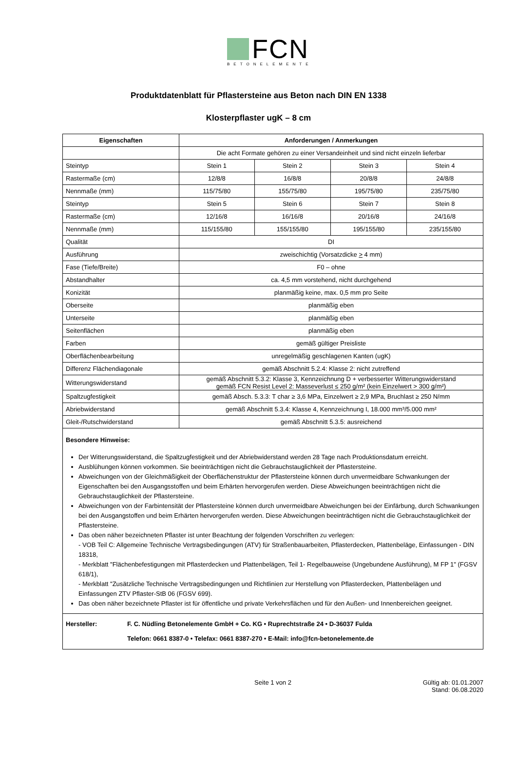FCN
BETONELEMENTE
Produktdatenblatt für Pflastersteine aus Beton nach DIN EN 1338
Klosterpflaster ugK – 8 cm
| Eigenschaften | Anforderungen / Anmerkungen | | | |
| --- | --- | --- | --- | --- |
| | Die acht Formate gehören zu einer Versandeinheit und sind nicht einzeln lieferbar | | | |
| Steintyp | Stein 1 | Stein 2 | Stein 3 | Stein 4 |
| Rastermaße (cm) | 12/8/8 | 16/8/8 | 20/8/8 | 24/8/8 |
| Nennmaße (mm) | 115/75/80 | 155/75/80 | 195/75/80 | 235/75/80 |
| Steintyp | Stein 5 | Stein 6 | Stein 7 | Stein 8 |
| Rastermaße (cm) | 12/16/8 | 16/16/8 | 20/16/8 | 24/16/8 |
| Nennmaße (mm) | 115/155/80 | 155/155/80 | 195/155/80 | 235/155/80 |
| Qualität | DI | | | |
| Ausführung | zweischichtig (Vorsatzdicke > 4 mm) | | | |
| Fase (Tiefe/Breite) | F0 – ohne | | | |
| Abstandhalter | ca. 4,5 mm vorstehend, nicht durchgehend | | | |
| Konizität | planmäßig keine, max. 0,5 mm pro Seite | | | |
| Oberseite | planmäßig eben | | | |
| Unterseite | planmäßig eben | | | |
| Seitenflächen | planmäßig eben | | | |
| Farben | gemäß gültiger Preisliste | | | |
| Oberflächenbearbeitung | unregelmäßig geschlagenen Kanten (ugK) | | | |
| Differenz Flächendiagonale | gemäß Abschnitt 5.2.4: Klasse 2: nicht zutreffend | | | |
| Witterungswiderstand | gemäß Abschnitt 5.3.2: Klasse 3, Kennzeichnung D + verbesserter Witterungswiderstand gemäß FCN Resist Level 2: Masseverlust ≤ 250 g/m² (kein Einzelwert > 300 g/m²) | | | |
| Spaltzugfestigkeit | gemäß Absch. 5.3.3: T char ≥ 3,6 MPa, Einzelwert ≥ 2,9 MPa, Bruchlast ≥ 250 N/mm | | | |
| Abriebwiderstand | gemäß Abschnitt 5.3.4: Klasse 4, Kennzeichnung I, 18.000 mm³/5.000 mm² | | | |
| Gleit-/Rutschwiderstand | gemäß Abschnitt 5.3.5: ausreichend | | | |
Besondere Hinweise:
Der Witterungswiderstand, die Spaltzugfestigkeit und der Abriebwiderstand werden 28 Tage nach Produktionsdatum erreicht.
Ausblühungen können vorkommen. Sie beeinträchtigen nicht die Gebrauchstauglichkeit der Pflastersteine.
Abweichungen von der Gleichmäßigkeit der Oberflächenstruktur der Pflastersteine können durch unvermeidbare Schwankungen der Eigenschaften bei den Ausgangsstoffen und beim Erhärten hervorgerufen werden. Diese Abweichungen beeinträchtigen nicht die Gebrauchstauglichkeit der Pflastersteine.
Abweichungen von der Farbintensität der Pflastersteine können durch unvermeidbare Abweichungen bei der Einfärbung, durch Schwankungen bei den Ausgangstoffen und beim Erhärten hervorgerufen werden. Diese Abweichungen beeinträchtigen nicht die Gebrauchstauglichkeit der Pflastersteine.
Das oben näher bezeichneten Pflaster ist unter Beachtung der folgenden Vorschriften zu verlegen:
- VOB Teil C: Allgemeine Technische Vertragsbedingungen (ATV) für Straßenbauarbeiten, Pflasterdecken, Plattenbeläge, Einfassungen - DIN 18318,
- Merkblatt "Flächenbefestigungen mit Pflasterdecken und Plattenbelägen, Teil 1- Regelbauweise (Ungebundene Ausführung), M FP 1" (FGSV 618/1),
- Merkblatt "Zusätzliche Technische Vertragsbedingungen und Richtlinien zur Herstellung von Pflasterdecken, Plattenbelägen und Einfassungen ZTV Pflaster-StB 06 (FGSV 699).
Das oben näher bezeichnete Pflaster ist für öffentliche und private Verkehrsflächen und für den Außen- und Innenbereichen geeignet.
Hersteller: F. C. Nüdling Betonelemente GmbH + Co. KG • Ruprechtstraße 24 • D-36037 Fulda
Telefon: 0661 8387-0 • Telefax: 0661 8387-270 • E-Mail: info@fcn-betonelemente.de
Seite 1 von 2 Gültig ab: 01.01.2007
Stand: 06.08.2020